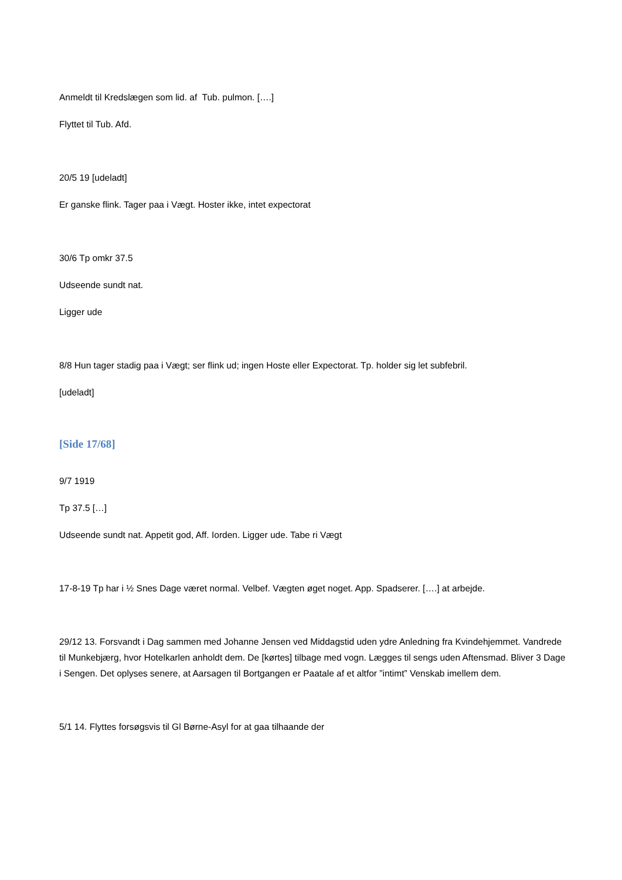Anmeldt til Kredslægen som lid. af Tub. pulmon. [….]
Flyttet til Tub. Afd.
20/5 19 [udeladt]
Er ganske flink. Tager paa i Vægt. Hoster ikke, intet expectorat
30/6 Tp omkr 37.5
Udseende sundt nat.
Ligger ude
8/8 Hun tager stadig paa i Vægt; ser flink ud; ingen Hoste eller Expectorat. Tp. holder sig let subfebril.
[udeladt]
[Side 17/68]
9/7 1919
Tp 37.5 […]
Udseende sundt nat. Appetit god, Aff. Iorden. Ligger ude. Tabe ri Vægt
17-8-19 Tp har i ½ Snes Dage været normal. Velbef. Vægten øget noget. App. Spadserer. [….] at arbejde.
29/12 13. Forsvandt i Dag sammen med Johanne Jensen ved Middagstid uden ydre Anledning fra Kvindehjemmet. Vandrede til Munkebjærg, hvor Hotelkarlen anholdt dem. De [kørtes] tilbage med vogn. Lægges til sengs uden Aftensmad. Bliver 3 Dage i Sengen. Det oplyses senere, at Aarsagen til Bortgangen er Paatale af et altfor ”intimt” Venskab imellem dem.
5/1 14. Flyttes forsøgsvis til Gl Børne-Asyl for at gaa tilhaande der